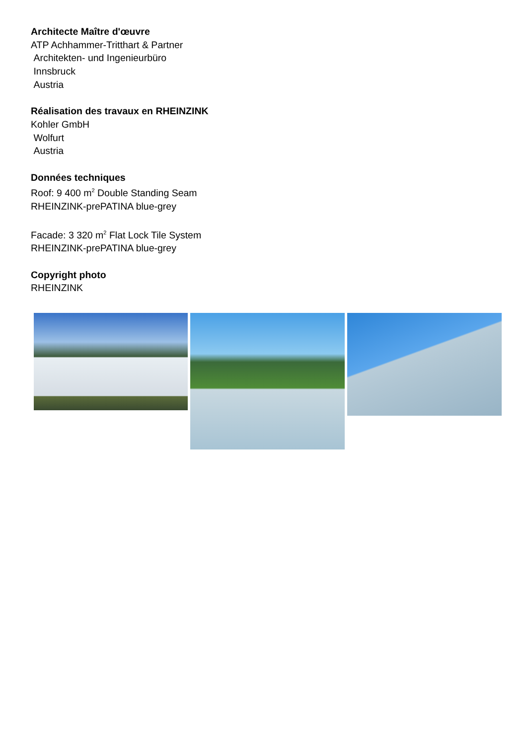Architecte Maître d'œuvre
ATP Achhammer-Tritthart & Partner
Architekten- und Ingenieurbüro
Innsbruck
Austria
Réalisation des travaux en RHEINZINK
Kohler GmbH
Wolfurt
Austria
Données techniques
Roof: 9 400 m<sup>2</sup> Double Standing Seam
RHEINZINK-prePATINA blue-grey
Facade: 3 320 m<sup>2</sup> Flat Lock Tile System
RHEINZINK-prePATINA blue-grey
Copyright photo
RHEINZINK